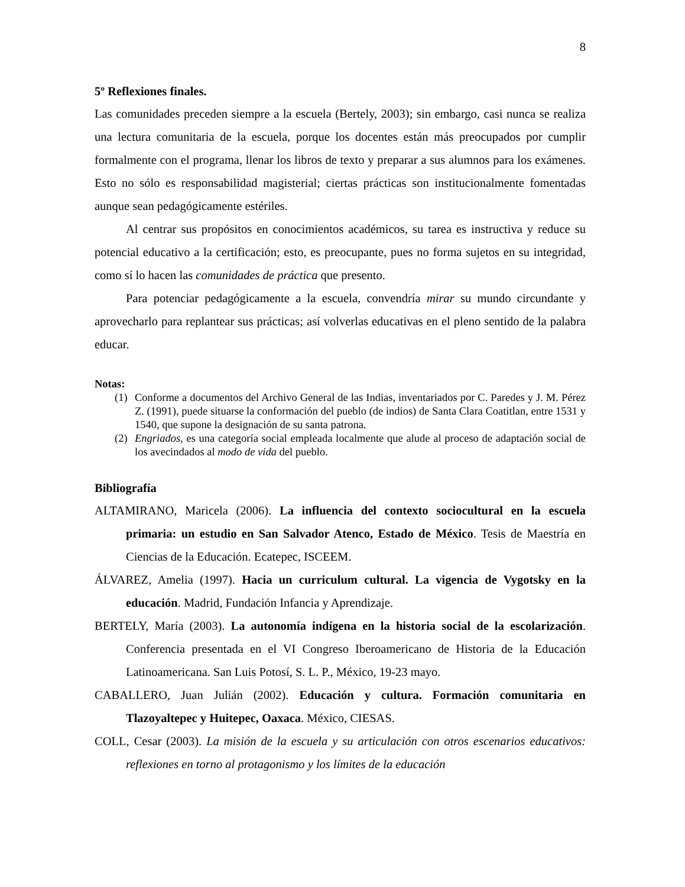8
5º Reflexiones finales.
Las comunidades preceden siempre a la escuela (Bertely, 2003); sin embargo, casi nunca se realiza una lectura comunitaria de la escuela, porque los docentes están más preocupados por cumplir formalmente con el programa, llenar los libros de texto y preparar a sus alumnos para los exámenes. Esto no sólo es responsabilidad magisterial; ciertas prácticas son institucionalmente fomentadas aunque sean pedagógicamente estériles.
Al centrar sus propósitos en conocimientos académicos, su tarea es instructiva y reduce su potencial educativo a la certificación; esto, es preocupante, pues no forma sujetos en su integridad, como sí lo hacen las comunidades de práctica que presento.
Para potenciar pedagógicamente a la escuela, convendría mirar su mundo circundante y aprovecharlo para replantear sus prácticas; así volverlas educativas en el pleno sentido de la palabra educar.
Notas:
(1) Conforme a documentos del Archivo General de las Indias, inventariados por C. Paredes y J. M. Pérez Z. (1991), puede situarse la conformación del pueblo (de indios) de Santa Clara Coatitlan, entre 1531 y 1540, que supone la designación de su santa patrona.
(2) Engriados, es una categoría social empleada localmente que alude al proceso de adaptación social de los avecindados al modo de vida del pueblo.
Bibliografía
ALTAMIRANO, Maricela (2006). La influencia del contexto sociocultural en la escuela primaria: un estudio en San Salvador Atenco, Estado de México. Tesis de Maestría en Ciencias de la Educación. Ecatepec, ISCEEM.
ÁLVAREZ, Amelia (1997). Hacia un curriculum cultural. La vigencia de Vygotsky en la educación. Madrid, Fundación Infancia y Aprendizaje.
BERTELY, María (2003). La autonomía indígena en la historia social de la escolarización. Conferencia presentada en el VI Congreso Iberoamericano de Historia de la Educación Latinoamericana. San Luis Potosí, S. L. P., México, 19-23 mayo.
CABALLERO, Juan Julián (2002). Educación y cultura. Formación comunitaria en Tlazoyaltepec y Huitepec, Oaxaca. México, CIESAS.
COLL, Cesar (2003). La misión de la escuela y su articulación con otros escenarios educativos: reflexiones en torno al protagonismo y los límites de la educación